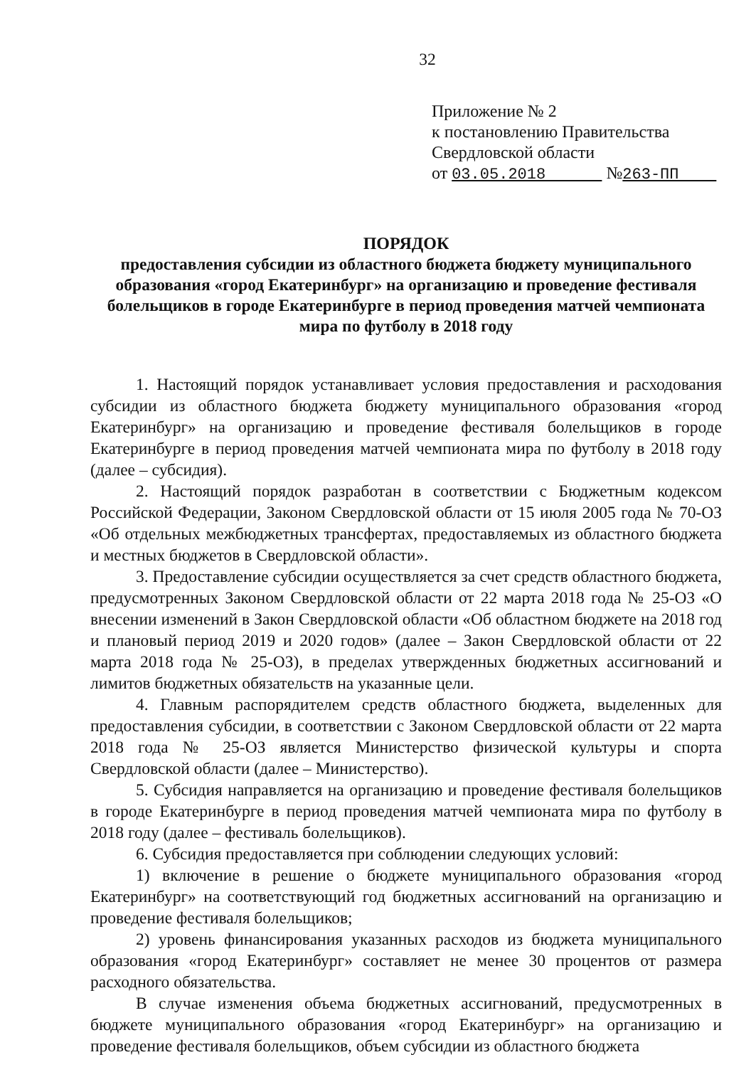32
Приложение № 2
к постановлению Правительства
Свердловской области
от 03.05.2018 №263-ПП
ПОРЯДОК
предоставления субсидии из областного бюджета бюджету муниципального образования «город Екатеринбург» на организацию и проведение фестиваля болельщиков в городе Екатеринбурге в период проведения матчей чемпионата мира по футболу в 2018 году
1. Настоящий порядок устанавливает условия предоставления и расходования субсидии из областного бюджета бюджету муниципального образования «город Екатеринбург» на организацию и проведение фестиваля болельщиков в городе Екатеринбурге в период проведения матчей чемпионата мира по футболу в 2018 году (далее – субсидия).
2. Настоящий порядок разработан в соответствии с Бюджетным кодексом Российской Федерации, Законом Свердловской области от 15 июля 2005 года № 70-ОЗ «Об отдельных межбюджетных трансфертах, предоставляемых из областного бюджета и местных бюджетов в Свердловской области».
3. Предоставление субсидии осуществляется за счет средств областного бюджета, предусмотренных Законом Свердловской области от 22 марта 2018 года № 25-ОЗ «О внесении изменений в Закон Свердловской области «Об областном бюджете на 2018 год и плановый период 2019 и 2020 годов» (далее – Закон Свердловской области от 22 марта 2018 года № 25-ОЗ), в пределах утвержденных бюджетных ассигнований и лимитов бюджетных обязательств на указанные цели.
4. Главным распорядителем средств областного бюджета, выделенных для предоставления субсидии, в соответствии с Законом Свердловской области от 22 марта 2018 года № 25-ОЗ является Министерство физической культуры и спорта Свердловской области (далее – Министерство).
5. Субсидия направляется на организацию и проведение фестиваля болельщиков в городе Екатеринбурге в период проведения матчей чемпионата мира по футболу в 2018 году (далее – фестиваль болельщиков).
6. Субсидия предоставляется при соблюдении следующих условий:
1) включение в решение о бюджете муниципального образования «город Екатеринбург» на соответствующий год бюджетных ассигнований на организацию и проведение фестиваля болельщиков;
2) уровень финансирования указанных расходов из бюджета муниципального образования «город Екатеринбург» составляет не менее 30 процентов от размера расходного обязательства.
В случае изменения объема бюджетных ассигнований, предусмотренных в бюджете муниципального образования «город Екатеринбург» на организацию и проведение фестиваля болельщиков, объем субсидии из областного бюджета